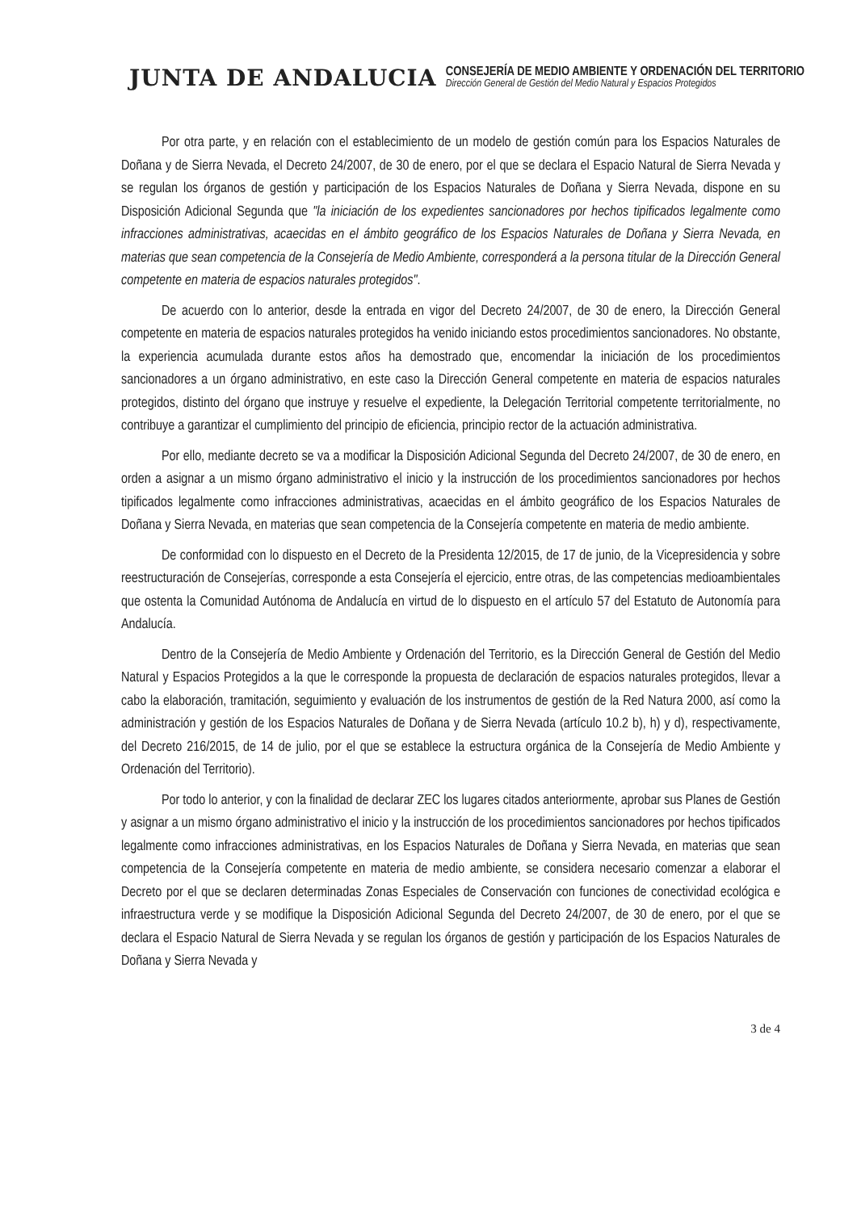JUNTA DE ANDALUCIA
CONSEJERÍA DE MEDIO AMBIENTE Y ORDENACIÓN DEL TERRITORIO
Dirección General de Gestión del Medio Natural y Espacios Protegidos
Por otra parte, y en relación con el establecimiento de un modelo de gestión común para los Espacios Naturales de Doñana y de Sierra Nevada, el Decreto 24/2007, de 30 de enero, por el que se declara el Espacio Natural de Sierra Nevada y se regulan los órganos de gestión y participación de los Espacios Naturales de Doñana y Sierra Nevada, dispone en su Disposición Adicional Segunda que "la iniciación de los expedientes sancionadores por hechos tipificados legalmente como infracciones administrativas, acaecidas en el ámbito geográfico de los Espacios Naturales de Doñana y Sierra Nevada, en materias que sean competencia de la Consejería de Medio Ambiente, corresponderá a la persona titular de la Dirección General competente en materia de espacios naturales protegidos".
De acuerdo con lo anterior, desde la entrada en vigor del Decreto 24/2007, de 30 de enero, la Dirección General competente en materia de espacios naturales protegidos ha venido iniciando estos procedimientos sancionadores. No obstante, la experiencia acumulada durante estos años ha demostrado que, encomendar la iniciación de los procedimientos sancionadores a un órgano administrativo, en este caso la Dirección General competente en materia de espacios naturales protegidos, distinto del órgano que instruye y resuelve el expediente, la Delegación Territorial competente territorialmente, no contribuye a garantizar el cumplimiento del principio de eficiencia, principio rector de la actuación administrativa.
Por ello, mediante decreto se va a modificar la Disposición Adicional Segunda del Decreto 24/2007, de 30 de enero, en orden a asignar a un mismo órgano administrativo el inicio y la instrucción de los procedimientos sancionadores por hechos tipificados legalmente como infracciones administrativas, acaecidas en el ámbito geográfico de los Espacios Naturales de Doñana y Sierra Nevada, en materias que sean competencia de la Consejería competente en materia de medio ambiente.
De conformidad con lo dispuesto en el Decreto de la Presidenta 12/2015, de 17 de junio, de la Vicepresidencia y sobre reestructuración de Consejerías, corresponde a esta Consejería el ejercicio, entre otras, de las competencias medioambientales que ostenta la Comunidad Autónoma de Andalucía en virtud de lo dispuesto en el artículo 57 del Estatuto de Autonomía para Andalucía.
Dentro de la Consejería de Medio Ambiente y Ordenación del Territorio, es la Dirección General de Gestión del Medio Natural y Espacios Protegidos a la que le corresponde la propuesta de declaración de espacios naturales protegidos, llevar a cabo la elaboración, tramitación, seguimiento y evaluación de los instrumentos de gestión de la Red Natura 2000, así como la administración y gestión de los Espacios Naturales de Doñana y de Sierra Nevada (artículo 10.2 b), h) y d), respectivamente, del Decreto 216/2015, de 14 de julio, por el que se establece la estructura orgánica de la Consejería de Medio Ambiente y Ordenación del Territorio).
Por todo lo anterior, y con la finalidad de declarar ZEC los lugares citados anteriormente, aprobar sus Planes de Gestión y asignar a un mismo órgano administrativo el inicio y la instrucción de los procedimientos sancionadores por hechos tipificados legalmente como infracciones administrativas, en los Espacios Naturales de Doñana y Sierra Nevada, en materias que sean competencia de la Consejería competente en materia de medio ambiente, se considera necesario comenzar a elaborar el Decreto por el que se declaren determinadas Zonas Especiales de Conservación con funciones de conectividad ecológica e infraestructura verde y se modifique la Disposición Adicional Segunda del Decreto 24/2007, de 30 de enero, por el que se declara el Espacio Natural de Sierra Nevada y se regulan los órganos de gestión y participación de los Espacios Naturales de Doñana y Sierra Nevada y
3 de 4